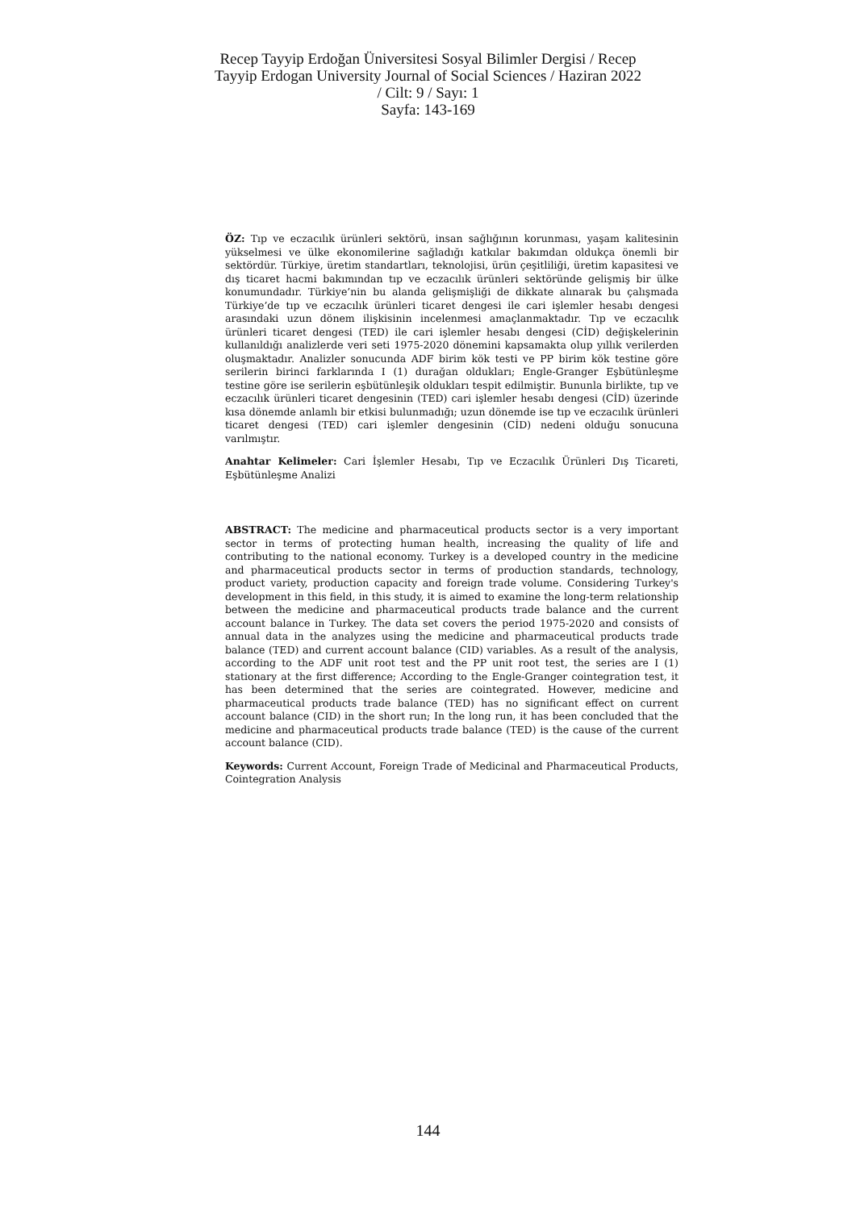Recep Tayyip Erdoğan Üniversitesi Sosyal Bilimler Dergisi / Recep
Tayyip Erdogan University Journal of Social Sciences / Haziran 2022
/ Cilt: 9 / Sayı: 1
Sayfa: 143-169
ÖZ: Tıp ve eczacılık ürünleri sektörü, insan sağlığının korunması, yaşam kalitesinin yükselmesi ve ülke ekonomilerine sağladığı katkılar bakımdan oldukça önemli bir sektördür. Türkiye, üretim standartları, teknolojisi, ürün çeşitliliği, üretim kapasitesi ve dış ticaret hacmi bakımından tıp ve eczacılık ürünleri sektöründe gelişmiş bir ülke konumundadır. Türkiye’nin bu alanda gelişmişliği de dikkate alınarak bu çalışmada Türkiye’de tıp ve eczacılık ürünleri ticaret dengesi ile cari işlemler hesabı dengesi arasındaki uzun dönem ilişkisinin incelenmesi amaçlanmaktadır. Tıp ve eczacılık ürünleri ticaret dengesi (TED) ile cari işlemler hesabı dengesi (CİD) değişkelerinin kullanıldığı analizlerde veri seti 1975-2020 dönemini kapsamakta olup yıllık verilerden oluşmaktadır. Analizler sonucunda ADF birim kök testi ve PP birim kök testine göre serilerin birinci farklarında I (1) durağan oldukları; Engle-Granger Eşbütünleşme testine göre ise serilerin eşbütünleşik oldukları tespit edilmiştir. Bununla birlikte, tıp ve eczacılık ürünleri ticaret dengesinin (TED) cari işlemler hesabı dengesi (CİD) üzerinde kısa dönemde anlamlı bir etkisi bulunmadığı; uzun dönemde ise tıp ve eczacılık ürünleri ticaret dengesi (TED) cari işlemler dengesinin (CİD) nedeni olduğu sonucuna varılmıştır.
Anahtar Kelimeler: Cari İşlemler Hesabı, Tıp ve Eczacılık Ürünleri Dış Ticareti, Eşbütünleşme Analizi
ABSTRACT: The medicine and pharmaceutical products sector is a very important sector in terms of protecting human health, increasing the quality of life and contributing to the national economy. Turkey is a developed country in the medicine and pharmaceutical products sector in terms of production standards, technology, product variety, production capacity and foreign trade volume. Considering Turkey's development in this field, in this study, it is aimed to examine the long-term relationship between the medicine and pharmaceutical products trade balance and the current account balance in Turkey. The data set covers the period 1975-2020 and consists of annual data in the analyzes using the medicine and pharmaceutical products trade balance (TED) and current account balance (CID) variables. As a result of the analysis, according to the ADF unit root test and the PP unit root test, the series are I (1) stationary at the first difference; According to the Engle-Granger cointegration test, it has been determined that the series are cointegrated. However, medicine and pharmaceutical products trade balance (TED) has no significant effect on current account balance (CID) in the short run; In the long run, it has been concluded that the medicine and pharmaceutical products trade balance (TED) is the cause of the current account balance (CID).
Keywords: Current Account, Foreign Trade of Medicinal and Pharmaceutical Products, Cointegration Analysis
144